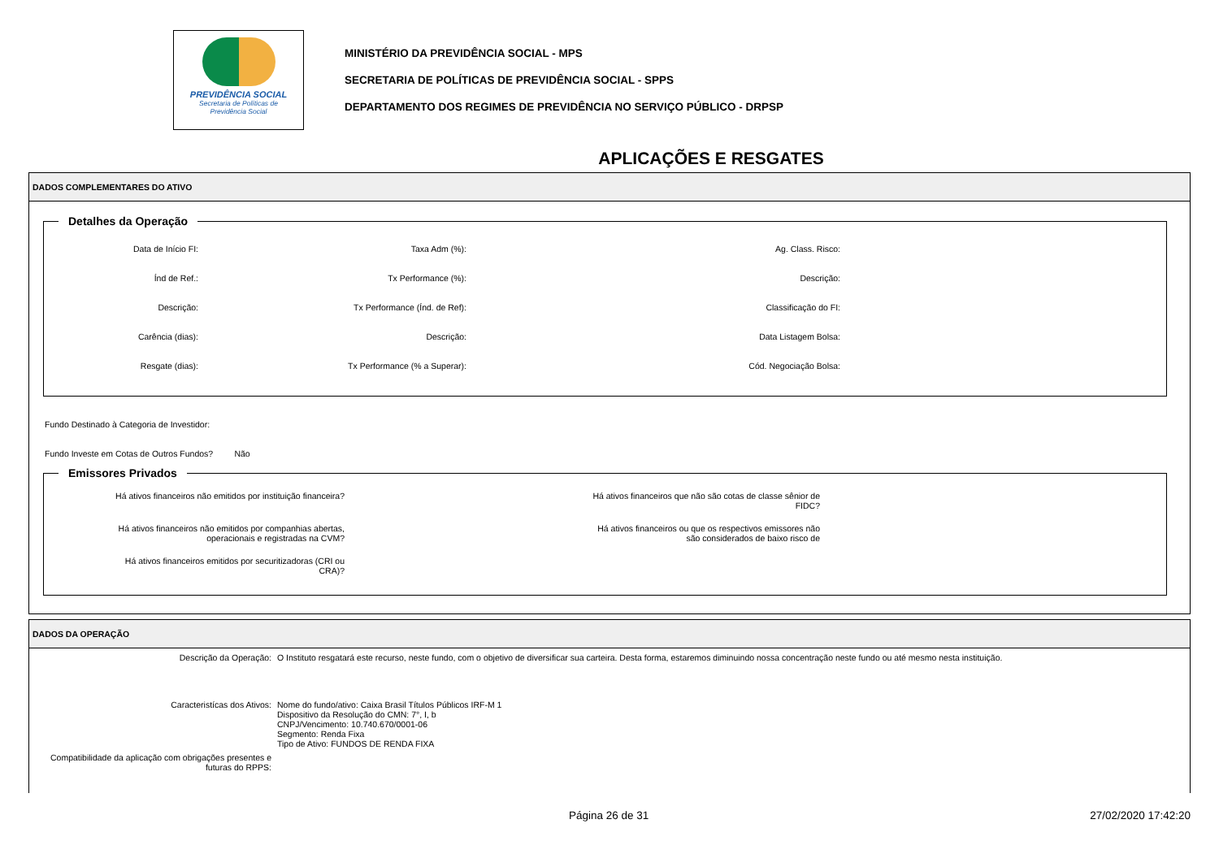PREVIDÊNCIA SOCIAL
Secretaria de Políticas de
Previdência Social
MINISTÉRIO DA PREVIDÊNCIA SOCIAL - MPS
SECRETARIA DE POLÍTICAS DE PREVIDÊNCIA SOCIAL - SPPS
DEPARTAMENTO DOS REGIMES DE PREVIDÊNCIA NO SERVIÇO PÚBLICO - DRPSP
APLICAÇÕES E RESGATES
DADOS COMPLEMENTARES DO ATIVO
Detalhes da Operação
Data de Início FI:
Taxa Adm (%):
Ag. Class. Risco:
Índ de Ref.:
Tx Performance (%):
Descrição:
Descrição:
Tx Performance (Índ. de Ref):
Classificação do FI:
Carência (dias):
Descrição:
Data Listagem Bolsa:
Resgate (dias):
Tx Performance (% a Superar):
Cód. Negociação Bolsa:
Fundo Destinado à Categoria de Investidor:
Fundo Investe em Cotas de Outros Fundos? Não
Emissores Privados
Há ativos financeiros não emitidos por instituição financeira?
Há ativos financeiros que não são cotas de classe sênior de
FIDC?
Há ativos financeiros não emitidos por companhias abertas,
operacionais e registradas na CVM?
Há ativos financeiros ou que os respectivos emissores não
são considerados de baixo risco de
Há ativos financeiros emitidos por securitizadoras (CRI ou
CRA)?
DADOS DA OPERAÇÃO
Descrição da Operação: O Instituto resgatará este recurso, neste fundo, com o objetivo de diversificar sua carteira. Desta forma, estaremos diminuindo nossa concentração neste fundo ou até mesmo nesta instituição.
Caracteristícas dos Ativos: Nome do fundo/ativo: Caixa Brasil Títulos Públicos IRF-M 1
Dispositivo da Resolução do CMN: 7°, I, b
CNPJ/Vencimento: 10.740.670/0001-06
Segmento: Renda Fixa
Tipo de Ativo: FUNDOS DE RENDA FIXA
Compatibilidade da aplicação com obrigações presentes e
futuras do RPPS:
Página 26 de 31 27/02/2020 17:42:20